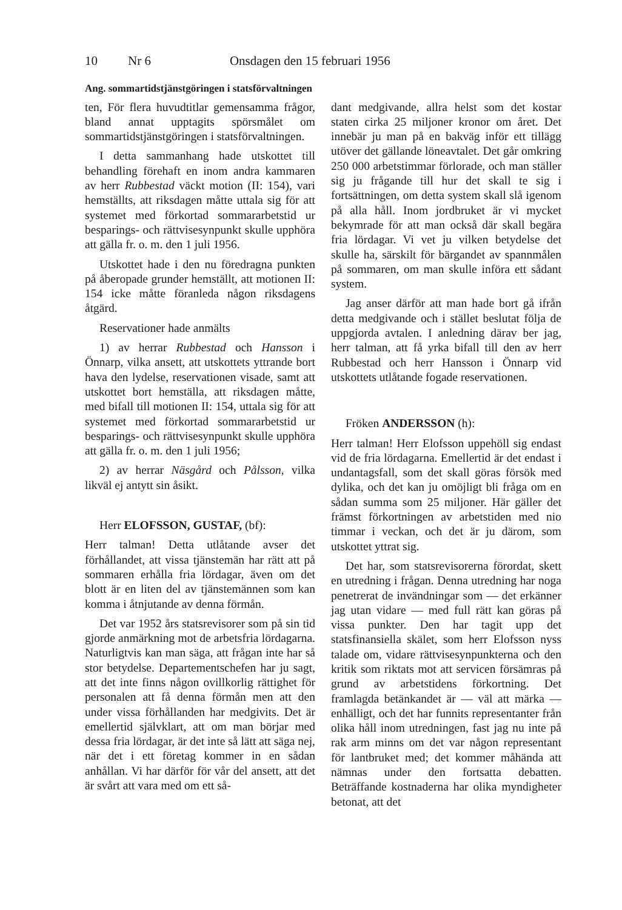10 Nr 6 Onsdagen den 15 februari 1956
Ang. sommartidstjänstgöringen i statsförvaltningen
ten, För flera huvudtitlar gemensamma frågor, bland annat upptagits spörsmålet om sommartidstjänstgöringen i statsförvaltningen.
I detta sammanhang hade utskottet till behandling förehaft en inom andra kammaren av herr Rubbestad väckt motion (II: 154), vari hemställts, att riksdagen måtte uttala sig för att systemet med förkortad sommararbetstid ur besparings- och rättvisesynpunkt skulle upphöra att gälla fr. o. m. den 1 juli 1956.
Utskottet hade i den nu föredragna punkten på åberopade grunder hemställt, att motionen II: 154 icke måtte föranleda någon riksdagens åtgärd.
Reservationer hade anmälts
1) av herrar Rubbestad och Hansson i Önnarp, vilka ansett, att utskottets yttrande bort hava den lydelse, reservationen visade, samt att utskottet bort hemställa, att riksdagen måtte, med bifall till motionen II: 154, uttala sig för att systemet med förkortad sommararbetstid ur besparings- och rättvisesynpunkt skulle upphöra att gälla fr. o. m. den 1 juli 1956;
2) av herrar Näsgård och Pålsson, vilka likväl ej antytt sin åsikt.
Herr ELOFSSON, GUSTAF, (bf):
Herr talman! Detta utlåtande avser det förhållandet, att vissa tjänstemän har rätt att på sommaren erhålla fria lördagar, även om det blott är en liten del av tjänstemännen som kan komma i åtnjutande av denna förmån.
Det var 1952 års statsrevisorer som på sin tid gjorde anmärkning mot de arbetsfria lördagarna. Naturligtvis kan man säga, att frågan inte har så stor betydelse. Departementschefen har ju sagt, att det inte finns någon ovillkorlig rättighet för personalen att få denna förmån men att den under vissa förhållanden har medgivits. Det är emellertid självklart, att om man börjar med dessa fria lördagar, är det inte så lätt att säga nej, när det i ett företag kommer in en sådan anhållan. Vi har därför för vår del ansett, att det är svårt att vara med om ett så-
dant medgivande, allra helst som det kostar staten cirka 25 miljoner kronor om året. Det innebär ju man på en bakväg inför ett tillägg utöver det gällande löneavtalet. Det går omkring 250 000 arbetstimmar förlorade, och man ställer sig ju frågande till hur det skall te sig i fortsättningen, om detta system skall slå igenom på alla håll. Inom jordbruket är vi mycket bekymrade för att man också där skall begära fria lördagar. Vi vet ju vilken betydelse det skulle ha, särskilt för bärgandet av spannmålen på sommaren, om man skulle införa ett sådant system.
Jag anser därför att man hade bort gå ifrån detta medgivande och i stället beslutat följa de uppgjorda avtalen. I anledning därav ber jag, herr talman, att få yrka bifall till den av herr Rubbestad och herr Hansson i Önnarp vid utskottets utlåtande fogade reservationen.
Fröken ANDERSSON (h):
Herr talman! Herr Elofsson uppehöll sig endast vid de fria lördagarna. Emellertid är det endast i undantagsfall, som det skall göras försök med dylika, och det kan ju omöjligt bli fråga om en sådan summa som 25 miljoner. Här gäller det främst förkortningen av arbetstiden med nio timmar i veckan, och det är ju därom, som utskottet yttrat sig.
Det har, som statsrevisorerna förordat, skett en utredning i frågan. Denna utredning har noga penetrerat de invändningar som — det erkänner jag utan vidare — med full rätt kan göras på vissa punkter. Den har tagit upp det statsfinansiella skälet, som herr Elofsson nyss talade om, vidare rättvisesynpunkterna och den kritik som riktats mot att servicen försämras på grund av arbetstidens förkortning. Det framlagda betänkandet är — väl att märka — enhälligt, och det har funnits representanter från olika håll inom utredningen, fast jag nu inte på rak arm minns om det var någon representant för lantbruket med; det kommer måhända att nämnas under den fortsatta debatten. Beträffande kostnaderna har olika myndigheter betonat, att det